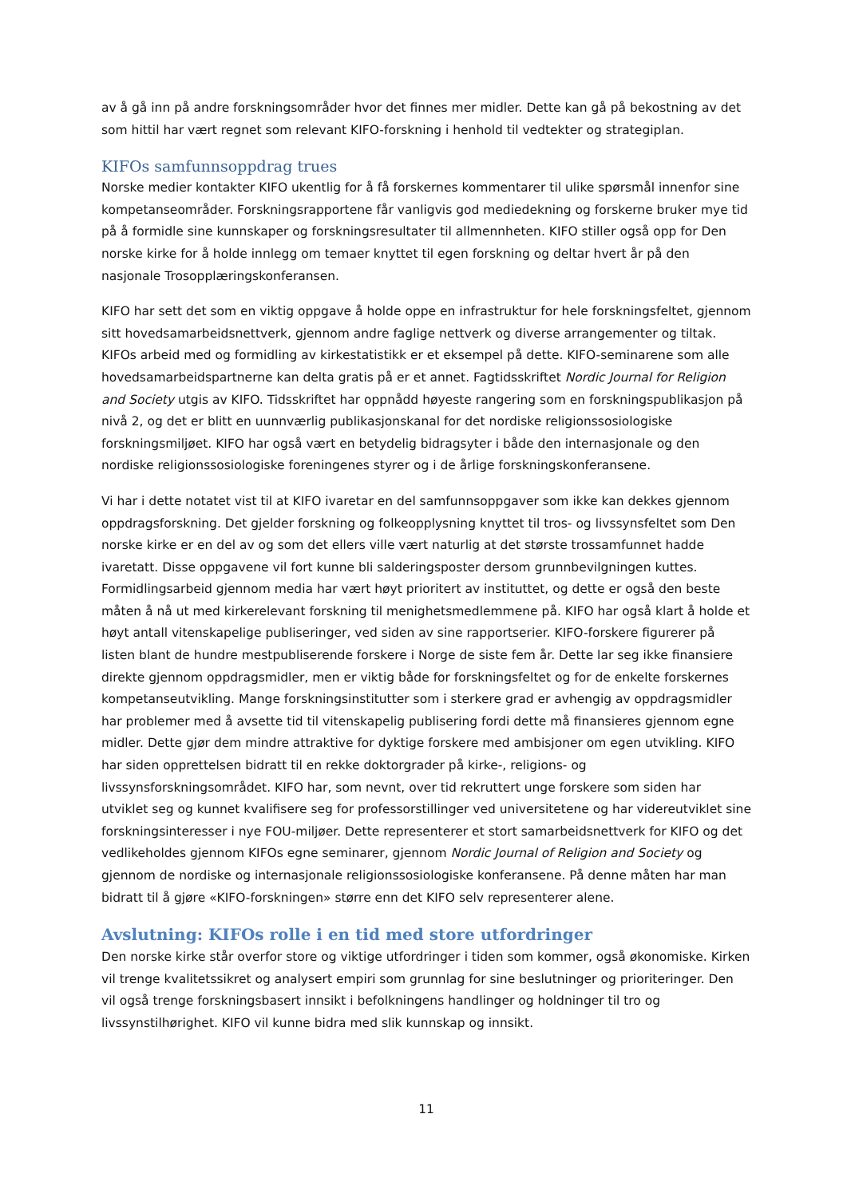av å gå inn på andre forskningsområder hvor det finnes mer midler. Dette kan gå på bekostning av det som hittil har vært regnet som relevant KIFO-forskning i henhold til vedtekter og strategiplan.
KIFOs samfunnsoppdrag trues
Norske medier kontakter KIFO ukentlig for å få forskernes kommentarer til ulike spørsmål innenfor sine kompetanseområder. Forskningsrapportene får vanligvis god mediedekning og forskerne bruker mye tid på å formidle sine kunnskaper og forskningsresultater til allmennheten. KIFO stiller også opp for Den norske kirke for å holde innlegg om temaer knyttet til egen forskning og deltar hvert år på den nasjonale Trosopplæringskonferansen.
KIFO har sett det som en viktig oppgave å holde oppe en infrastruktur for hele forskningsfeltet, gjennom sitt hovedsamarbeidsnettverk, gjennom andre faglige nettverk og diverse arrangementer og tiltak. KIFOs arbeid med og formidling av kirkestatistikk er et eksempel på dette. KIFO-seminarene som alle hovedsamarbeidspartnerne kan delta gratis på er et annet. Fagtidsskriftet Nordic Journal for Religion and Society utgis av KIFO. Tidsskriftet har oppnådd høyeste rangering som en forskningspublikasjon på nivå 2, og det er blitt en uunnværlig publikasjonskanal for det nordiske religionssosiologiske forskningsmiljøet. KIFO har også vært en betydelig bidragsyter i både den internasjonale og den nordiske religionssosiologiske foreningenes styrer og i de årlige forskningskonferansene.
Vi har i dette notatet vist til at KIFO ivaretar en del samfunnsoppgaver som ikke kan dekkes gjennom oppdragsforskning. Det gjelder forskning og folkeopplysning knyttet til tros- og livssynsfeltet som Den norske kirke er en del av og som det ellers ville vært naturlig at det største trossamfunnet hadde ivaretatt. Disse oppgavene vil fort kunne bli salderingsposter dersom grunnbevilgningen kuttes. Formidlingsarbeid gjennom media har vært høyt prioritert av instituttet, og dette er også den beste måten å nå ut med kirkerelevant forskning til menighetsmedlemmene på. KIFO har også klart å holde et høyt antall vitenskapelige publiseringer, ved siden av sine rapportserier. KIFO-forskere figurerer på listen blant de hundre mestpubliserende forskere i Norge de siste fem år. Dette lar seg ikke finansiere direkte gjennom oppdragsmidler, men er viktig både for forskningsfeltet og for de enkelte forskernes kompetanseutvikling. Mange forskningsinstitutter som i sterkere grad er avhengig av oppdragsmidler har problemer med å avsette tid til vitenskapelig publisering fordi dette må finansieres gjennom egne midler. Dette gjør dem mindre attraktive for dyktige forskere med ambisjoner om egen utvikling. KIFO har siden opprettelsen bidratt til en rekke doktorgrader på kirke-, religions- og livssynsforskningsområdet. KIFO har, som nevnt, over tid rekruttert unge forskere som siden har utviklet seg og kunnet kvalifisere seg for professorstillinger ved universitetene og har videreutviklet sine forskningsinteresser i nye FOU-miljøer. Dette representerer et stort samarbeidsnettverk for KIFO og det vedlikeholdes gjennom KIFOs egne seminarer, gjennom Nordic Journal of Religion and Society og gjennom de nordiske og internasjonale religionssosiologiske konferansene. På denne måten har man bidratt til å gjøre «KIFO-forskningen» større enn det KIFO selv representerer alene.
Avslutning: KIFOs rolle i en tid med store utfordringer
Den norske kirke står overfor store og viktige utfordringer i tiden som kommer, også økonomiske. Kirken vil trenge kvalitetssikret og analysert empiri som grunnlag for sine beslutninger og prioriteringer. Den vil også trenge forskningsbasert innsikt i befolkningens handlinger og holdninger til tro og livssynstilhørighet. KIFO vil kunne bidra med slik kunnskap og innsikt.
11